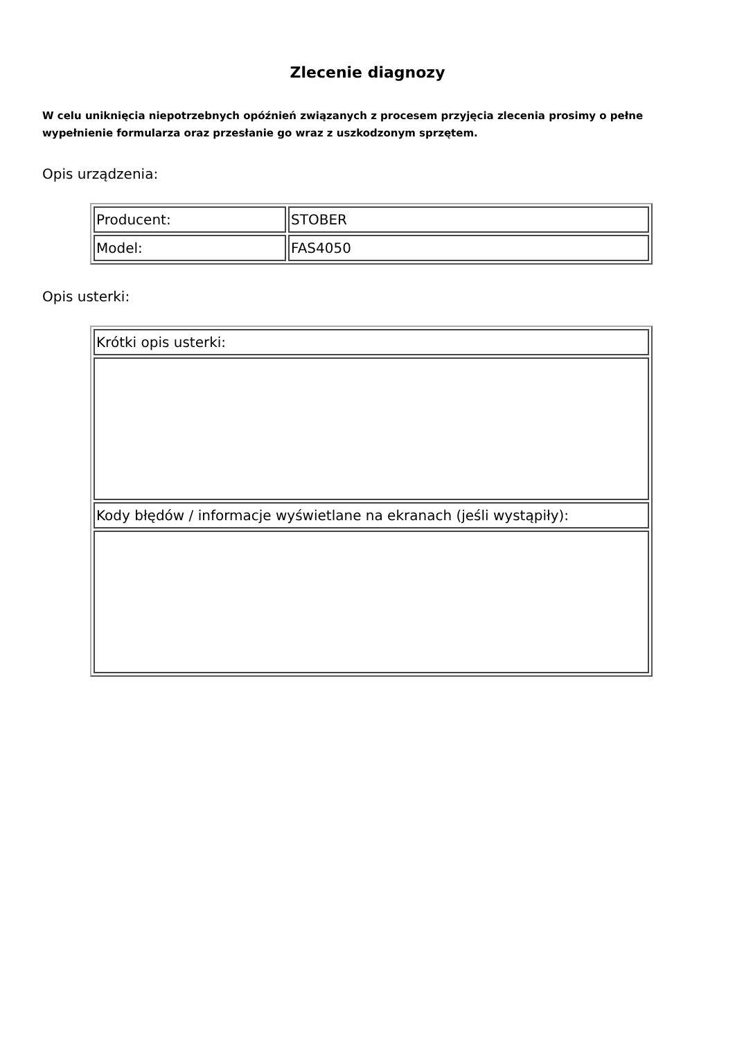Zlecenie diagnozy
W celu uniknięcia niepotrzebnych opóźnień związanych z procesem przyjęcia zlecenia prosimy o pełne wypełnienie formularza oraz przesłanie go wraz z uszkodzonym sprzętem.
Opis urządzenia:
| Producent: | STOBER |
| Model: | FAS4050 |
Opis usterki:
| Krótki opis usterki: |
| Kody błędów / informacje wyświetlane na ekranach (jeśli wystąpiły): |